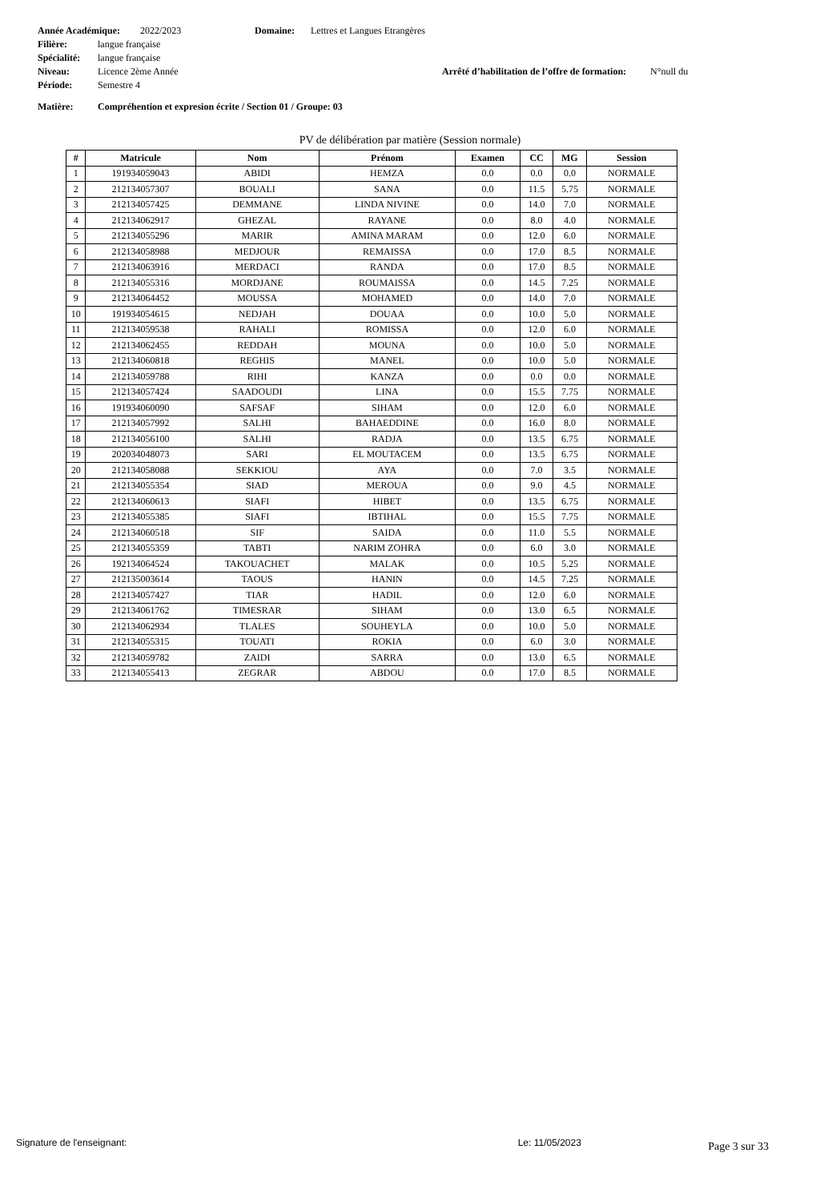Année Académique: 2022/2023 Domaine: Lettres et Langues Etrangères
Filière: langue française
Spécialité: langue française
Niveau: Licence 2ème Année Arrêté d’habilitation de l’offre de formation: N°null du
Période: Semestre 4
Matière: Compréhention et expresion écrite / Section 01 / Groupe: 03
PV de délibération par matière (Session normale)
| # | Matricule | Nom | Prénom | Examen | CC | MG | Session |
| --- | --- | --- | --- | --- | --- | --- | --- |
| 1 | 191934059043 | ABIDI | HEMZA | 0.0 | 0.0 | 0.0 | NORMALE |
| 2 | 212134057307 | BOUALI | SANA | 0.0 | 11.5 | 5.75 | NORMALE |
| 3 | 212134057425 | DEMMANE | LINDA NIVINE | 0.0 | 14.0 | 7.0 | NORMALE |
| 4 | 212134062917 | GHEZAL | RAYANE | 0.0 | 8.0 | 4.0 | NORMALE |
| 5 | 212134055296 | MARIR | AMINA MARAM | 0.0 | 12.0 | 6.0 | NORMALE |
| 6 | 212134058988 | MEDJOUR | REMAISSA | 0.0 | 17.0 | 8.5 | NORMALE |
| 7 | 212134063916 | MERDACI | RANDA | 0.0 | 17.0 | 8.5 | NORMALE |
| 8 | 212134055316 | MORDJANE | ROUMAISSA | 0.0 | 14.5 | 7.25 | NORMALE |
| 9 | 212134064452 | MOUSSA | MOHAMED | 0.0 | 14.0 | 7.0 | NORMALE |
| 10 | 191934054615 | NEDJAH | DOUAA | 0.0 | 10.0 | 5.0 | NORMALE |
| 11 | 212134059538 | RAHALI | ROMISSA | 0.0 | 12.0 | 6.0 | NORMALE |
| 12 | 212134062455 | REDDAH | MOUNA | 0.0 | 10.0 | 5.0 | NORMALE |
| 13 | 212134060818 | REGHIS | MANEL | 0.0 | 10.0 | 5.0 | NORMALE |
| 14 | 212134059788 | RIHI | KANZA | 0.0 | 0.0 | 0.0 | NORMALE |
| 15 | 212134057424 | SAADOUDI | LINA | 0.0 | 15.5 | 7.75 | NORMALE |
| 16 | 191934060090 | SAFSAF | SIHAM | 0.0 | 12.0 | 6.0 | NORMALE |
| 17 | 212134057992 | SALHI | BAHAEDDINE | 0.0 | 16.0 | 8.0 | NORMALE |
| 18 | 212134056100 | SALHI | RADJA | 0.0 | 13.5 | 6.75 | NORMALE |
| 19 | 202034048073 | SARI | EL MOUTACEM | 0.0 | 13.5 | 6.75 | NORMALE |
| 20 | 212134058088 | SEKKIOU | AYA | 0.0 | 7.0 | 3.5 | NORMALE |
| 21 | 212134055354 | SIAD | MEROUA | 0.0 | 9.0 | 4.5 | NORMALE |
| 22 | 212134060613 | SIAFI | HIBET | 0.0 | 13.5 | 6.75 | NORMALE |
| 23 | 212134055385 | SIAFI | IBTIHAL | 0.0 | 15.5 | 7.75 | NORMALE |
| 24 | 212134060518 | SIF | SAIDA | 0.0 | 11.0 | 5.5 | NORMALE |
| 25 | 212134055359 | TABTI | NARIM ZOHRA | 0.0 | 6.0 | 3.0 | NORMALE |
| 26 | 192134064524 | TAKOUACHET | MALAK | 0.0 | 10.5 | 5.25 | NORMALE |
| 27 | 212135003614 | TAOUS | HANIN | 0.0 | 14.5 | 7.25 | NORMALE |
| 28 | 212134057427 | TIAR | HADIL | 0.0 | 12.0 | 6.0 | NORMALE |
| 29 | 212134061762 | TIMESRAR | SIHAM | 0.0 | 13.0 | 6.5 | NORMALE |
| 30 | 212134062934 | TLALES | SOUHEYLA | 0.0 | 10.0 | 5.0 | NORMALE |
| 31 | 212134055315 | TOUATI | ROKIA | 0.0 | 6.0 | 3.0 | NORMALE |
| 32 | 212134059782 | ZAIDI | SARRA | 0.0 | 13.0 | 6.5 | NORMALE |
| 33 | 212134055413 | ZEGRAR | ABDOU | 0.0 | 17.0 | 8.5 | NORMALE |
Signature de l'enseignant: Le: 11/05/2023 Page 3 sur 33